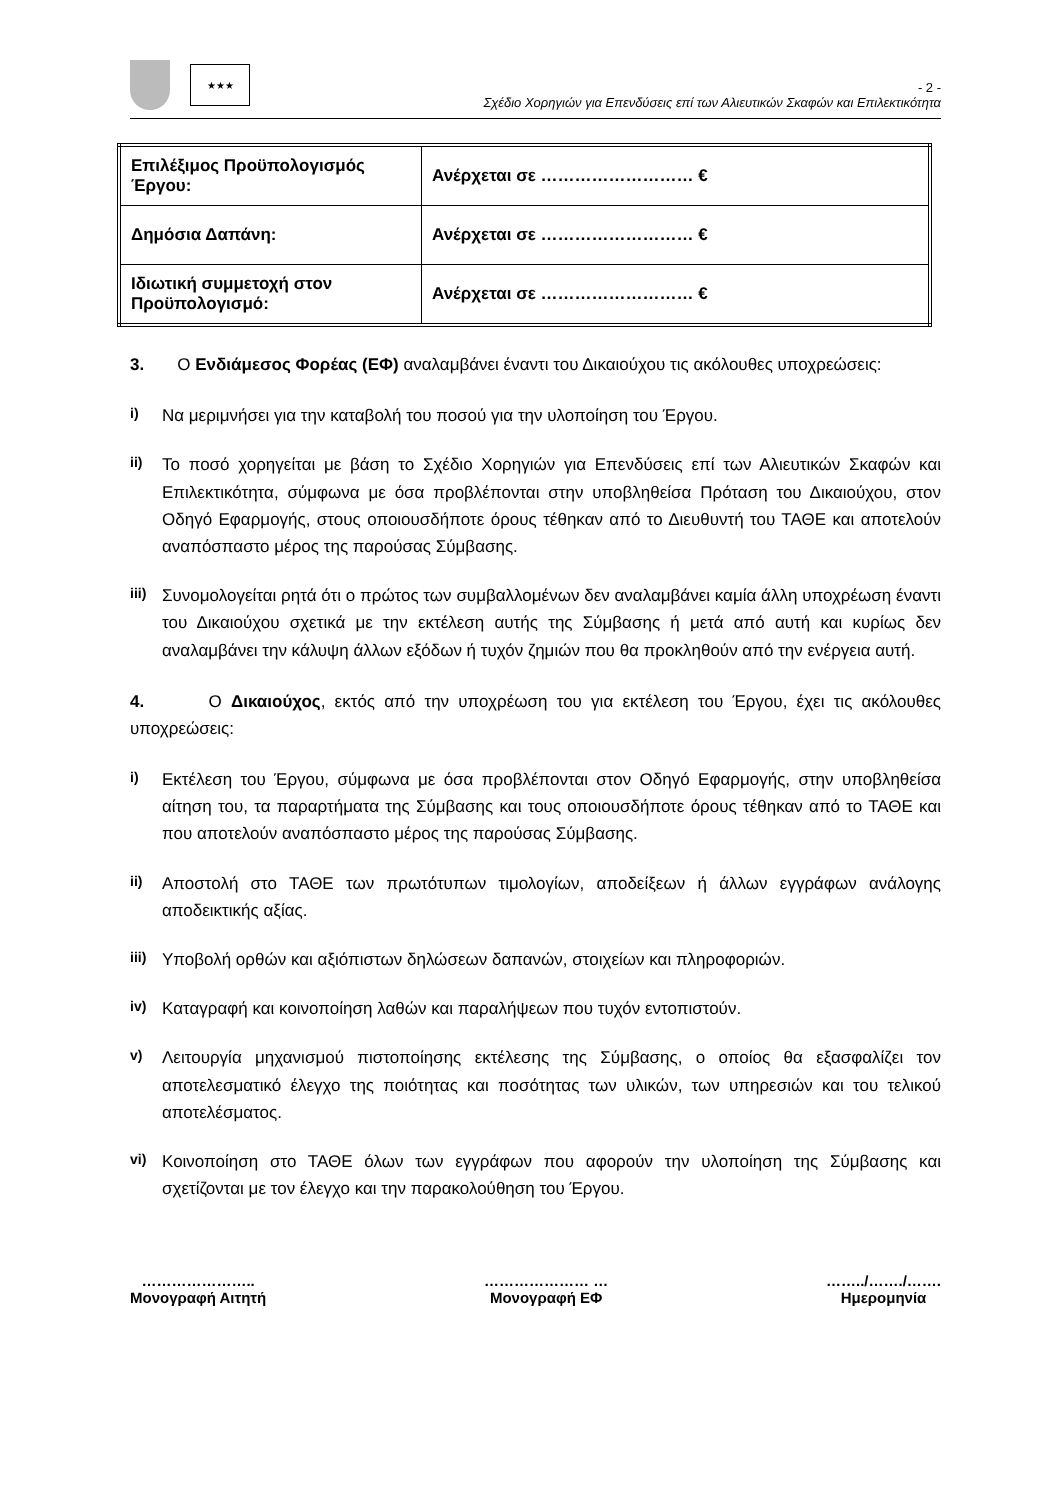★★★
- 2 -
Σχέδιο Χορηγιών για Επενδύσεις επί των Αλιευτικών Σκαφών και Επιλεκτικότητα
| Επιλέξιμος Προϋπολογισμός Έργου: | Ανέρχεται σε ……………………… € |
| Δημόσια Δαπάνη: | Ανέρχεται σε ……………………… € |
| Ιδιωτική συμμετοχή στον Προϋπολογισμό: | Ανέρχεται σε ……………………… € |
3. Ο Ενδιάμεσος Φορέας (ΕΦ) αναλαμβάνει έναντι του Δικαιούχου τις ακόλουθες υποχρεώσεις:
i) Να μεριμνήσει για την καταβολή του ποσού για την υλοποίηση του Έργου.
ii) Το ποσό χορηγείται με βάση το Σχέδιο Χορηγιών για Επενδύσεις επί των Αλιευτικών Σκαφών και Επιλεκτικότητα, σύμφωνα με όσα προβλέπονται στην υποβληθείσα Πρόταση του Δικαιούχου, στον Οδηγό Εφαρμογής, στους οποιουσδήποτε όρους τέθηκαν από το Διευθυντή του ΤΑΘΕ και αποτελούν αναπόσπαστο μέρος της παρούσας Σύμβασης.
iii) Συνομολογείται ρητά ότι ο πρώτος των συμβαλλομένων δεν αναλαμβάνει καμία άλλη υποχρέωση έναντι του Δικαιούχου σχετικά με την εκτέλεση αυτής της Σύμβασης ή μετά από αυτή και κυρίως δεν αναλαμβάνει την κάλυψη άλλων εξόδων ή τυχόν ζημιών που θα προκληθούν από την ενέργεια αυτή.
4. Ο Δικαιούχος, εκτός από την υποχρέωση του για εκτέλεση του Έργου, έχει τις ακόλουθες υποχρεώσεις:
i) Εκτέλεση του Έργου, σύμφωνα με όσα προβλέπονται στον Οδηγό Εφαρμογής, στην υποβληθείσα αίτηση του, τα παραρτήματα της Σύμβασης και τους οποιουσδήποτε όρους τέθηκαν από το ΤΑΘΕ και που αποτελούν αναπόσπαστο μέρος της παρούσας Σύμβασης.
ii) Αποστολή στο ΤΑΘΕ των πρωτότυπων τιμολογίων, αποδείξεων ή άλλων εγγράφων ανάλογης αποδεικτικής αξίας.
iii) Υποβολή ορθών και αξιόπιστων δηλώσεων δαπανών, στοιχείων και πληροφοριών.
iv) Καταγραφή και κοινοποίηση λαθών και παραλήψεων που τυχόν εντοπιστούν.
v) Λειτουργία μηχανισμού πιστοποίησης εκτέλεσης της Σύμβασης, ο οποίος θα εξασφαλίζει τον αποτελεσματικό έλεγχο της ποιότητας και ποσότητας των υλικών, των υπηρεσιών και του τελικού αποτελέσματος.
vi) Κοινοποίηση στο ΤΑΘΕ όλων των εγγράφων που αφορούν την υλοποίηση της Σύμβασης και σχετίζονται με τον έλεγχο και την παρακολούθηση του Έργου.
…………………..
Μονογραφή Αιτητή
………………… …
Μονογραφή ΕΦ
……../……./…….
Ημερομηνία